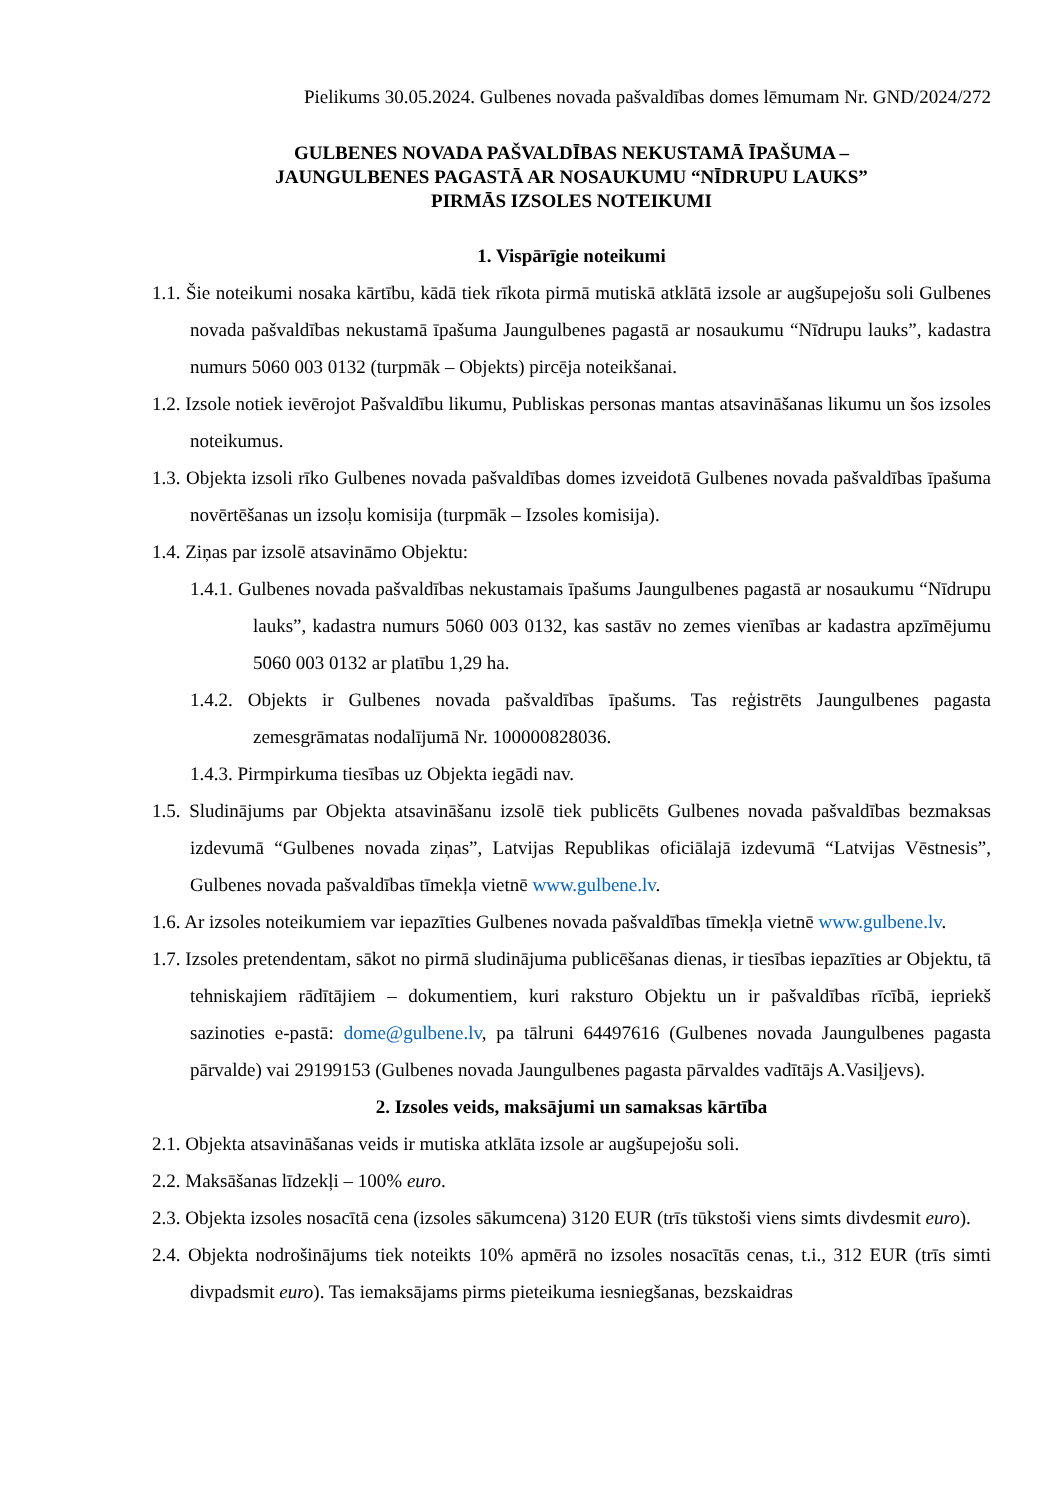Pielikums 30.05.2024. Gulbenes novada pašvaldības domes lēmumam Nr. GND/2024/272
GULBENES NOVADA PAŠVALDĪBAS NEKUSTAMĀ ĪPAŠUMA –
JAUNGULBENES PAGASTĀ AR NOSAUKUMU “NĪDRUPU LAUKS”
PIRMĀS IZSOLES NOTEIKUMI
1. Vispārīgie noteikumi
1.1. Šie noteikumi nosaka kārtību, kādā tiek rīkota pirmā mutiskā atklātā izsole ar augšupejošu soli Gulbenes novada pašvaldības nekustamā īpašuma Jaungulbenes pagastā ar nosaukumu “Nīdrupu lauks”, kadastra numurs 5060 003 0132 (turpmāk – Objekts) pircēja noteikšanai.
1.2. Izsole notiek ievērojot Pašvaldību likumu, Publiskas personas mantas atsavināšanas likumu un šos izsoles noteikumus.
1.3. Objekta izsoli rīko Gulbenes novada pašvaldības domes izveidotā Gulbenes novada pašvaldības īpašuma novērtēšanas un izsoļu komisija (turpmāk – Izsoles komisija).
1.4. Ziņas par izsolē atsavināmo Objektu:
1.4.1. Gulbenes novada pašvaldības nekustamais īpašums Jaungulbenes pagastā ar nosaukumu “Nīdrupu lauks”, kadastra numurs 5060 003 0132, kas sastāv no zemes vienības ar kadastra apzīmējumu 5060 003 0132 ar platību 1,29 ha.
1.4.2. Objekts ir Gulbenes novada pašvaldības īpašums. Tas reģistrēts Jaungulbenes pagasta zemesgrāmatas nodalījumā Nr. 100000828036.
1.4.3. Pirmpirkuma tiesības uz Objekta iegādi nav.
1.5. Sludinājums par Objekta atsavināšanu izsolē tiek publicēts Gulbenes novada pašvaldības bezmaksas izdevumā “Gulbenes novada ziņas”, Latvijas Republikas oficiālajā izdevumā “Latvijas Vēstnesis”, Gulbenes novada pašvaldības tīmekļa vietnē www.gulbene.lv.
1.6. Ar izsoles noteikumiem var iepazīties Gulbenes novada pašvaldības tīmekļa vietnē www.gulbene.lv.
1.7. Izsoles pretendentam, sākot no pirmā sludinājuma publicēšanas dienas, ir tiesības iepazīties ar Objektu, tā tehniskajiem rādītājiem – dokumentiem, kuri raksturo Objektu un ir pašvaldības rīcībā, iepriekš sazinoties e-pastā: dome@gulbene.lv, pa tālruni 64497616 (Gulbenes novada Jaungulbenes pagasta pārvalde) vai 29199153 (Gulbenes novada Jaungulbenes pagasta pārvaldes vadītājs A.Vasiļjevs).
2. Izsoles veids, maksājumi un samaksas kārtība
2.1. Objekta atsavināšanas veids ir mutiska atklāta izsole ar augšupejošu soli.
2.2. Maksāšanas līdzekļi – 100% euro.
2.3. Objekta izsoles nosacītā cena (izsoles sākumcena) 3120 EUR (trīs tūkstoši viens simts divdesmit euro).
2.4. Objekta nodrošinājums tiek noteikts 10% apmērā no izsoles nosacītās cenas, t.i., 312 EUR (trīs simti divpadsmit euro). Tas iemaksājams pirms pieteikuma iesniegšanas, bezskaidras